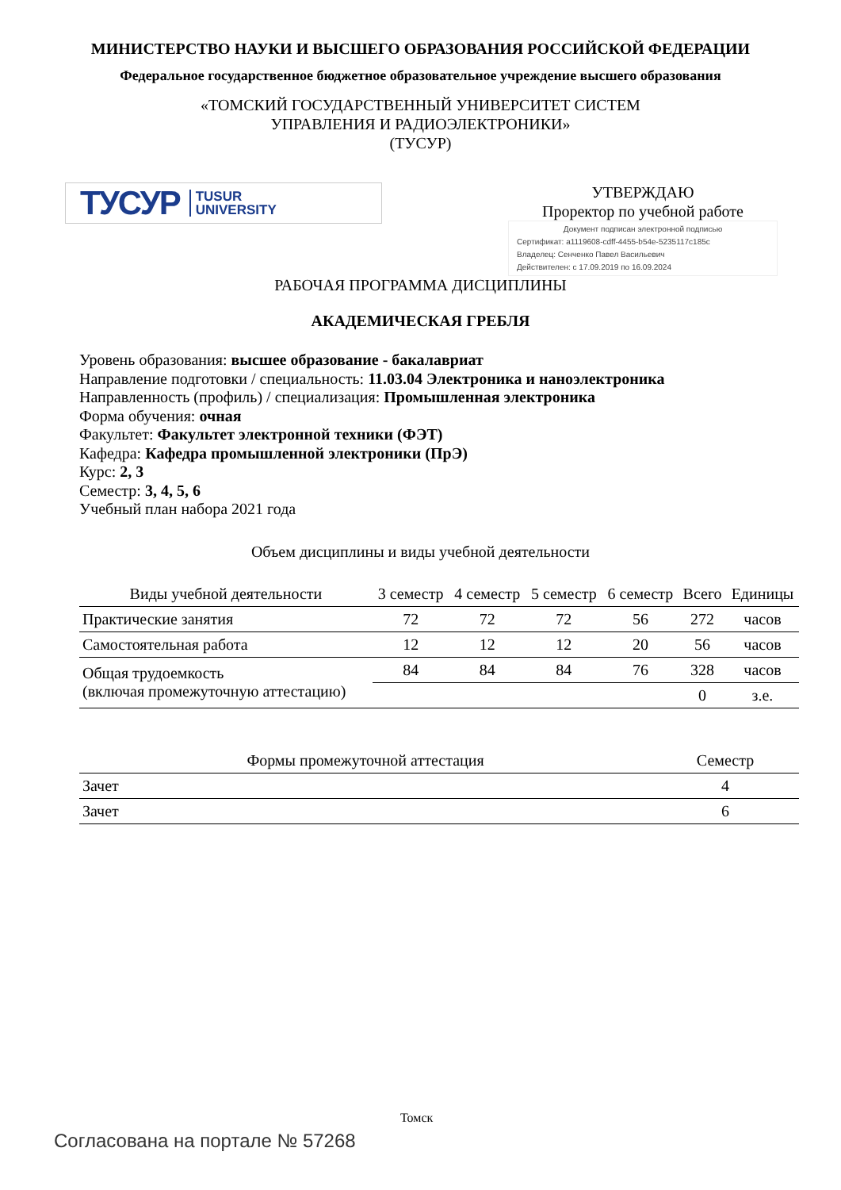МИНИСТЕРСТВО НАУКИ И ВЫСШЕГО ОБРАЗОВАНИЯ РОССИЙСКОЙ ФЕДЕРАЦИИ
Федеральное государственное бюджетное образовательное учреждение высшего образования
«ТОМСКИЙ ГОСУДАРСТВЕННЫЙ УНИВЕРСИТЕТ СИСТЕМ
УПРАВЛЕНИЯ И РАДИОЭЛЕКТРОНИКИ»
(ТУСУР)
ТУСУР TUSUR
UNIVERSITY
УТВЕРЖДАЮ
Проректор по учебной работе
Документ подписан электронной подписью
Сертификат: a1119608-cdff-4455-b54e-5235117c185c
Владелец: Сенченко Павел Васильевич
Действителен: с 17.09.2019 по 16.09.2024
РАБОЧАЯ ПРОГРАММА ДИСЦИПЛИНЫ
АКАДЕМИЧЕСКАЯ ГРЕБЛЯ
Уровень образования: высшее образование - бакалавриат
Направление подготовки / специальность: 11.03.04 Электроника и наноэлектроника
Направленность (профиль) / специализация: Промышленная электроника
Форма обучения: очная
Факультет: Факультет электронной техники (ФЭТ)
Кафедра: Кафедра промышленной электроники (ПрЭ)
Курс: 2, 3
Семестр: 3, 4, 5, 6
Учебный план набора 2021 года
Объем дисциплины и виды учебной деятельности
| Виды учебной деятельности | 3 семестр | 4 семестр | 5 семестр | 6 семестр | Всего | Единицы |
| --- | --- | --- | --- | --- | --- | --- |
| Практические занятия | 72 | 72 | 72 | 56 | 272 | часов |
| Самостоятельная работа | 12 | 12 | 12 | 20 | 56 | часов |
| Общая трудоемкость (включая промежуточную аттестацию) | 84 | 84 | 84 | 76 | 328 | часов |
| | | | | | 0 | з.е. |
| Формы промежуточной аттестация | Семестр |
| --- | --- |
| Зачет | 4 |
| Зачет | 6 |
Томск
Согласована на портале № 57268